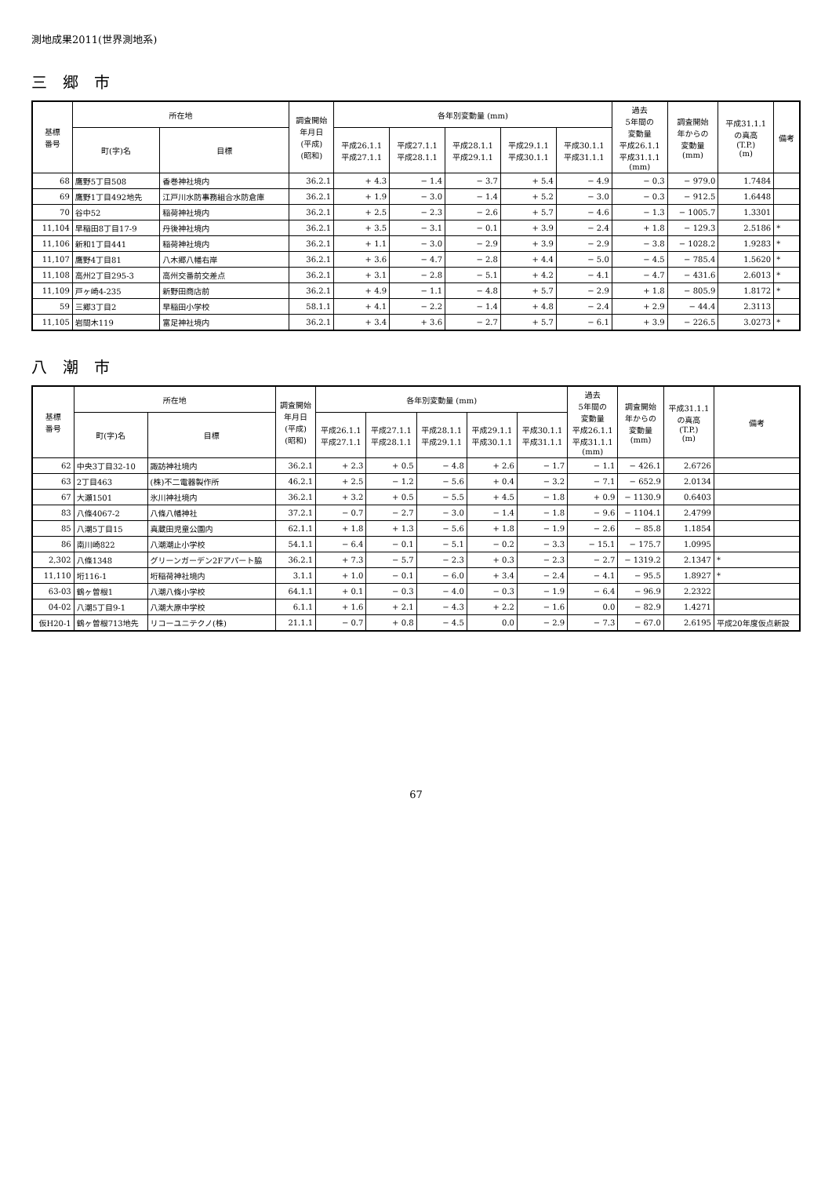測地成果2011(世界測地系)
三郷市
| 基標 番号 | 所在地 | | 調査開始 年月日 (平成) (昭和) | 各年別変動量 (mm) | | | | | 過去 5年間の 変動量 平成26.1.1 平成31.1.1 (mm) | 調査開始 年からの 変動量 (mm) | 平成31.1.1 の真高 (T.P.) (m) | 備考 |
| --- | --- | --- | --- | --- | --- | --- | --- | --- | --- | --- | --- | --- |
| | 町(字)名 | 目標 | | 平成26.1.1 平成27.1.1 | 平成27.1.1 平成28.1.1 | 平成28.1.1 平成29.1.1 | 平成29.1.1 平成30.1.1 | 平成30.1.1 平成31.1.1 | | | | |
| 68 | 鷹野5丁目508 | 香巻神社境内 | 36.2.1 | + 4.3 | − 1.4 | − 3.7 | + 5.4 | − 4.9 | − 0.3 | − 979.0 | 1.7484 | |
| 69 | 鷹野1丁目492地先 | 江戸川水防事務組合水防倉庫 | 36.2.1 | + 1.9 | − 3.0 | − 1.4 | + 5.2 | − 3.0 | − 0.3 | − 912.5 | 1.6448 | |
| 70 | 谷中52 | 稲荷神社境内 | 36.2.1 | + 2.5 | − 2.3 | − 2.6 | + 5.7 | − 4.6 | − 1.3 | − 1005.7 | 1.3301 | |
| 11,104 | 早稲田8丁目17-9 | 丹後神社境内 | 36.2.1 | + 3.5 | − 3.1 | − 0.1 | + 3.9 | − 2.4 | + 1.8 | − 129.3 | 2.5186 | * |
| 11,106 | 新和1丁目441 | 稲荷神社境内 | 36.2.1 | + 1.1 | − 3.0 | − 2.9 | + 3.9 | − 2.9 | − 3.8 | − 1028.2 | 1.9283 | * |
| 11,107 | 鷹野4丁目81 | 八木郷八幡右岸 | 36.2.1 | + 3.6 | − 4.7 | − 2.8 | + 4.4 | − 5.0 | − 4.5 | − 785.4 | 1.5620 | * |
| 11,108 | 高州2丁目295-3 | 高州交番前交差点 | 36.2.1 | + 3.1 | − 2.8 | − 5.1 | + 4.2 | − 4.1 | − 4.7 | − 431.6 | 2.6013 | * |
| 11,109 | 戸ヶ崎4-235 | 新野田商店前 | 36.2.1 | + 4.9 | − 1.1 | − 4.8 | + 5.7 | − 2.9 | + 1.8 | − 805.9 | 1.8172 | * |
| 59 | 三郷3丁目2 | 早稲田小学校 | 58.1.1 | + 4.1 | − 2.2 | − 1.4 | + 4.8 | − 2.4 | + 2.9 | − 44.4 | 2.3113 | |
| 11,105 | 岩間木119 | 富足神社境内 | 36.2.1 | + 3.4 | + 3.6 | − 2.7 | + 5.7 | − 6.1 | + 3.9 | − 226.5 | 3.0273 | * |
八潮市
| 基標 番号 | 所在地 | | 調査開始 年月日 (平成) (昭和) | 各年別変動量 (mm) | | | | | 過去 5年間の 変動量 平成26.1.1 平成31.1.1 (mm) | 調査開始 年からの 変動量 (mm) | 平成31.1.1 の真高 (T.P.) (m) | 備考 |
| --- | --- | --- | --- | --- | --- | --- | --- | --- | --- | --- | --- | --- |
| | 町(字)名 | 目標 | | 平成26.1.1 平成27.1.1 | 平成27.1.1 平成28.1.1 | 平成28.1.1 平成29.1.1 | 平成29.1.1 平成30.1.1 | 平成30.1.1 平成31.1.1 | | | | |
| 62 | 中央3丁目32-10 | 諏訪神社境内 | 36.2.1 | + 2.3 | + 0.5 | − 4.8 | + 2.6 | − 1.7 | − 1.1 | − 426.1 | 2.6726 | |
| 63 | 2丁目463 | (株)不二電器製作所 | 46.2.1 | + 2.5 | − 1.2 | − 5.6 | + 0.4 | − 3.2 | − 7.1 | − 652.9 | 2.0134 | |
| 67 | 大瀬1501 | 氷川神社境内 | 36.2.1 | + 3.2 | + 0.5 | − 5.5 | + 4.5 | − 1.8 | + 0.9 | − 1130.9 | 0.6403 | |
| 83 | 八條4067-2 | 八條八幡神社 | 37.2.1 | − 0.7 | − 2.7 | − 3.0 | − 1.4 | − 1.8 | − 9.6 | − 1104.1 | 2.4799 | |
| 85 | 八潮5丁目15 | 真蔵田児童公園内 | 62.1.1 | + 1.8 | + 1.3 | − 5.6 | + 1.8 | − 1.9 | − 2.6 | − 85.8 | 1.1854 | |
| 86 | 南川崎822 | 八潮潮止小学校 | 54.1.1 | − 6.4 | − 0.1 | − 5.1 | − 0.2 | − 3.3 | − 15.1 | − 175.7 | 1.0995 | |
| 2,302 | 八條1348 | グリーンガーデン2Fアパート脇 | 36.2.1 | + 7.3 | − 5.7 | − 2.3 | + 0.3 | − 2.3 | − 2.7 | − 1319.2 | 2.1347 | * |
| 11,110 | 垳116-1 | 垳稲荷神社境内 | 3.1.1 | + 1.0 | − 0.1 | − 6.0 | + 3.4 | − 2.4 | − 4.1 | − 95.5 | 1.8927 | * |
| 63-03 | 鶴ヶ曽根1 | 八潮八條小学校 | 64.1.1 | + 0.1 | − 0.3 | − 4.0 | − 0.3 | − 1.9 | − 6.4 | − 96.9 | 2.2322 | |
| 04-02 | 八潮5丁目9-1 | 八潮大原中学校 | 6.1.1 | + 1.6 | + 2.1 | − 4.3 | + 2.2 | − 1.6 | 0.0 | − 82.9 | 1.4271 | |
| 仮H20-1 | 鶴ヶ曽根713地先 | リコーユニテクノ(株) | 21.1.1 | − 0.7 | + 0.8 | − 4.5 | 0.0 | − 2.9 | − 7.3 | − 67.0 | 2.6195 | 平成20年度仮点新設 |
67